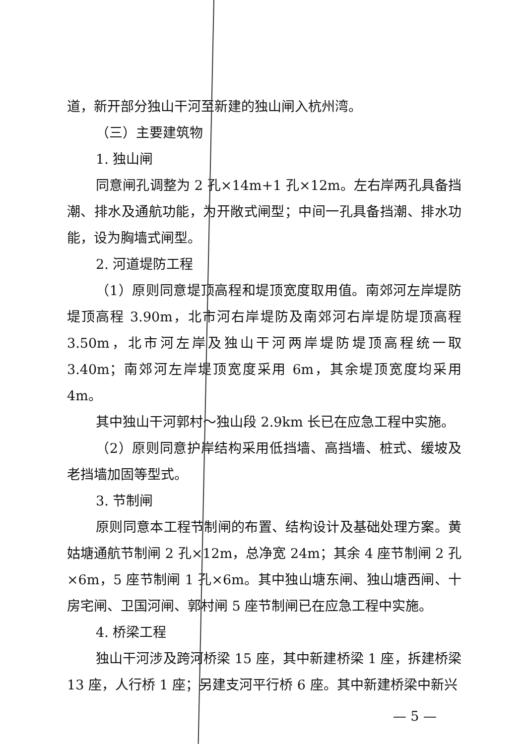道，新开部分独山干河至新建的独山闸入杭州湾。
（三）主要建筑物
1. 独山闸
同意闸孔调整为 2 孔×14m+1 孔×12m。左右岸两孔具备挡潮、排水及通航功能，为开敞式闸型；中间一孔具备挡潮、排水功能，设为胸墙式闸型。
2. 河道堤防工程
（1）原则同意堤顶高程和堤顶宽度取用值。南郊河左岸堤防堤顶高程 3.90m，北市河右岸堤防及南郊河右岸堤防堤顶高程 3.50m，北市河左岸及独山干河两岸堤防堤顶高程统一取 3.40m；南郊河左岸堤顶宽度采用 6m，其余堤顶宽度均采用 4m。
其中独山干河郭村～独山段 2.9km 长已在应急工程中实施。
（2）原则同意护岸结构采用低挡墙、高挡墙、桩式、缓坡及老挡墙加固等型式。
3. 节制闸
原则同意本工程节制闸的布置、结构设计及基础处理方案。黄姑塘通航节制闸 2 孔×12m，总净宽 24m；其余 4 座节制闸 2 孔×6m，5 座节制闸 1 孔×6m。其中独山塘东闸、独山塘西闸、十房宅闸、卫国河闸、郭村闸 5 座节制闸已在应急工程中实施。
4. 桥梁工程
独山干河涉及跨河桥梁 15 座，其中新建桥梁 1 座，拆建桥梁 13 座，人行桥 1 座；另建支河平行桥 6 座。其中新建桥梁中新兴
— 5 —